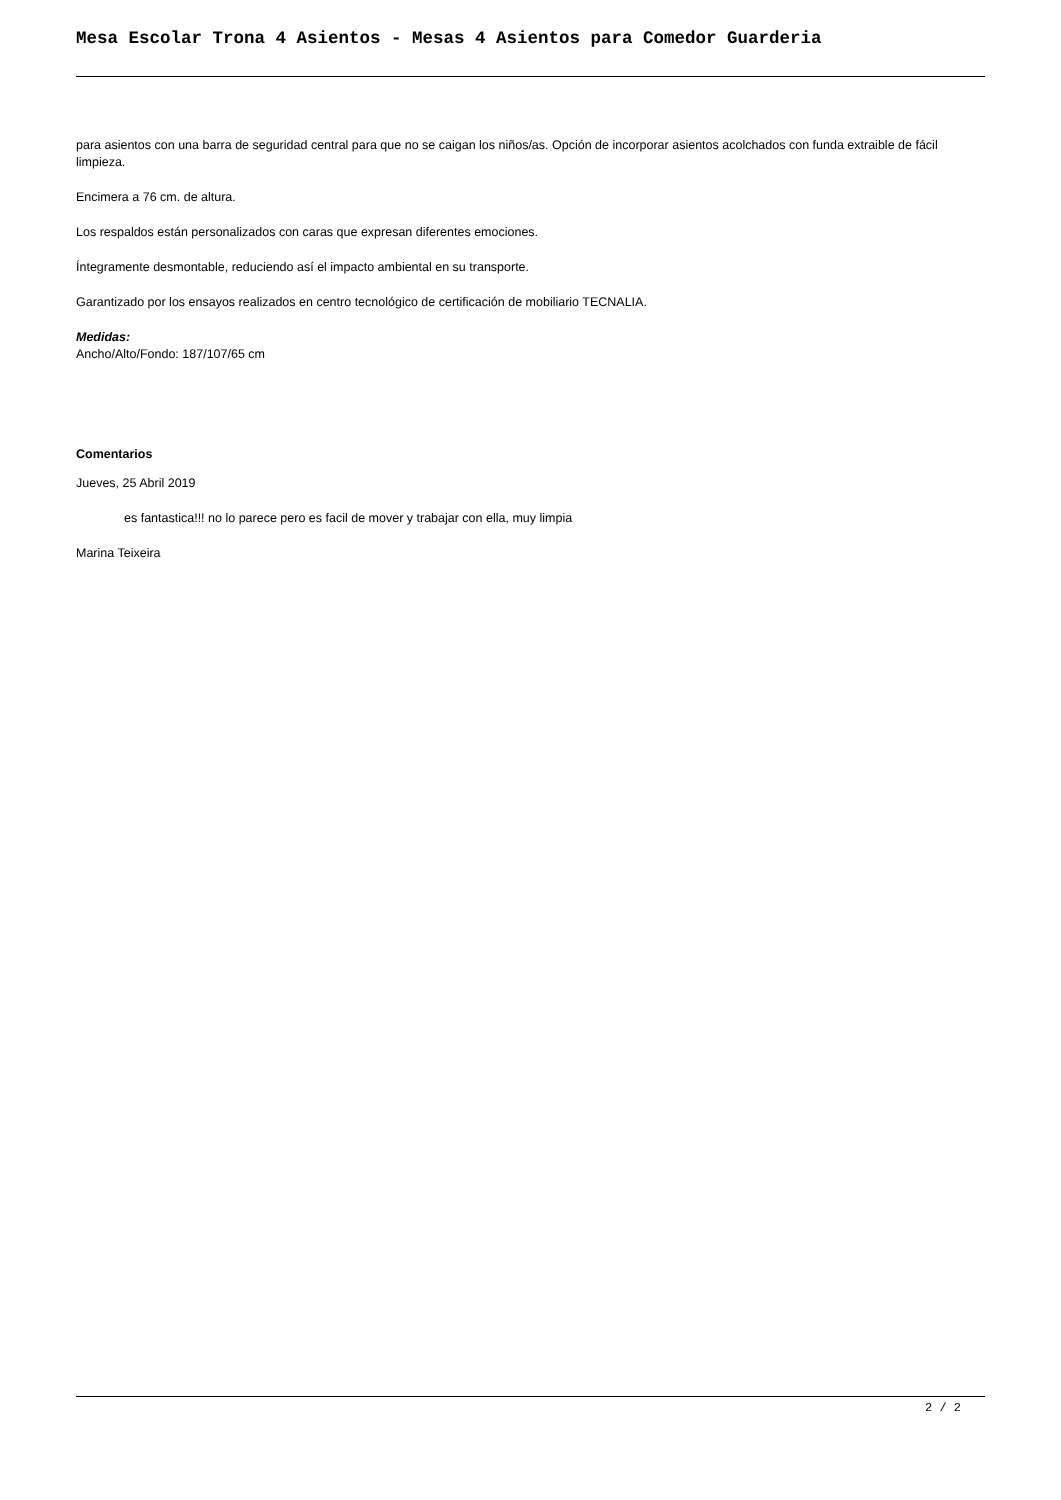Mesa Escolar Trona 4 Asientos - Mesas 4 Asientos para Comedor Guarderia
para asientos con una barra de seguridad central para que no se caigan los niños/as. Opción de incorporar asientos acolchados con funda extraible de fácil limpieza.
Encimera a 76 cm. de altura.
Los respaldos están personalizados con caras que expresan diferentes emociones.
Íntegramente desmontable, reduciendo así el impacto ambiental en su transporte.
Garantizado por los ensayos realizados en centro tecnológico de certificación de mobiliario TECNALIA.
Medidas:
Ancho/Alto/Fondo: 187/107/65 cm
Comentarios
Jueves, 25 Abril 2019
es fantastica!!! no lo parece pero es facil de mover y trabajar con ella, muy limpia
Marina Teixeira
2 / 2